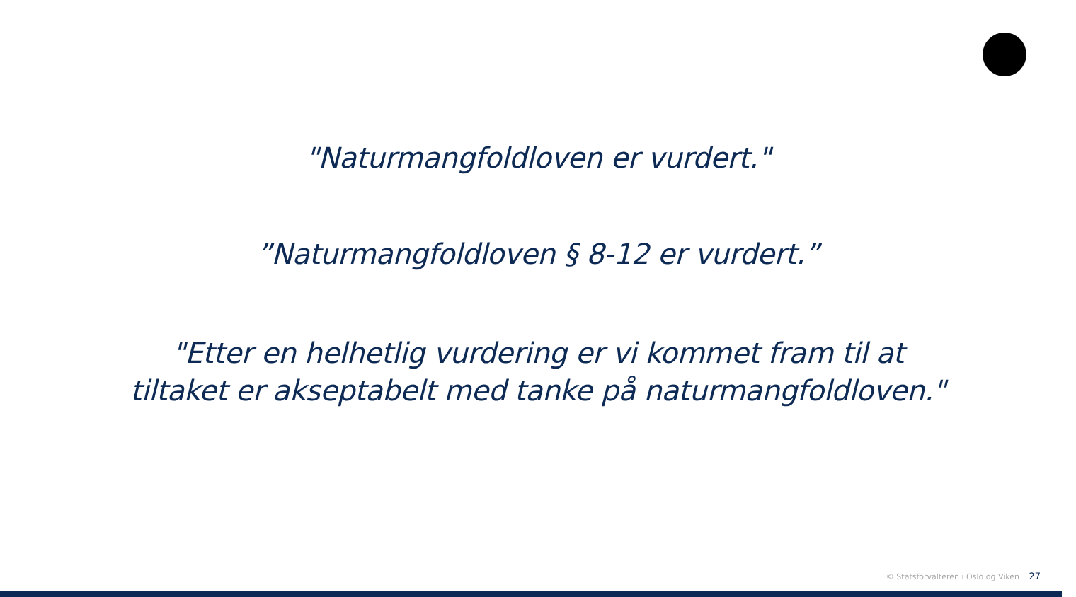"Naturmangfoldloven er vurdert."
”Naturmangfoldloven § 8-12 er vurdert.”
"Etter en helhetlig vurdering er vi kommet fram til at tiltaket er akseptabelt med tanke på naturmangfoldloven."
© Statsforvalteren i Oslo og Viken 27